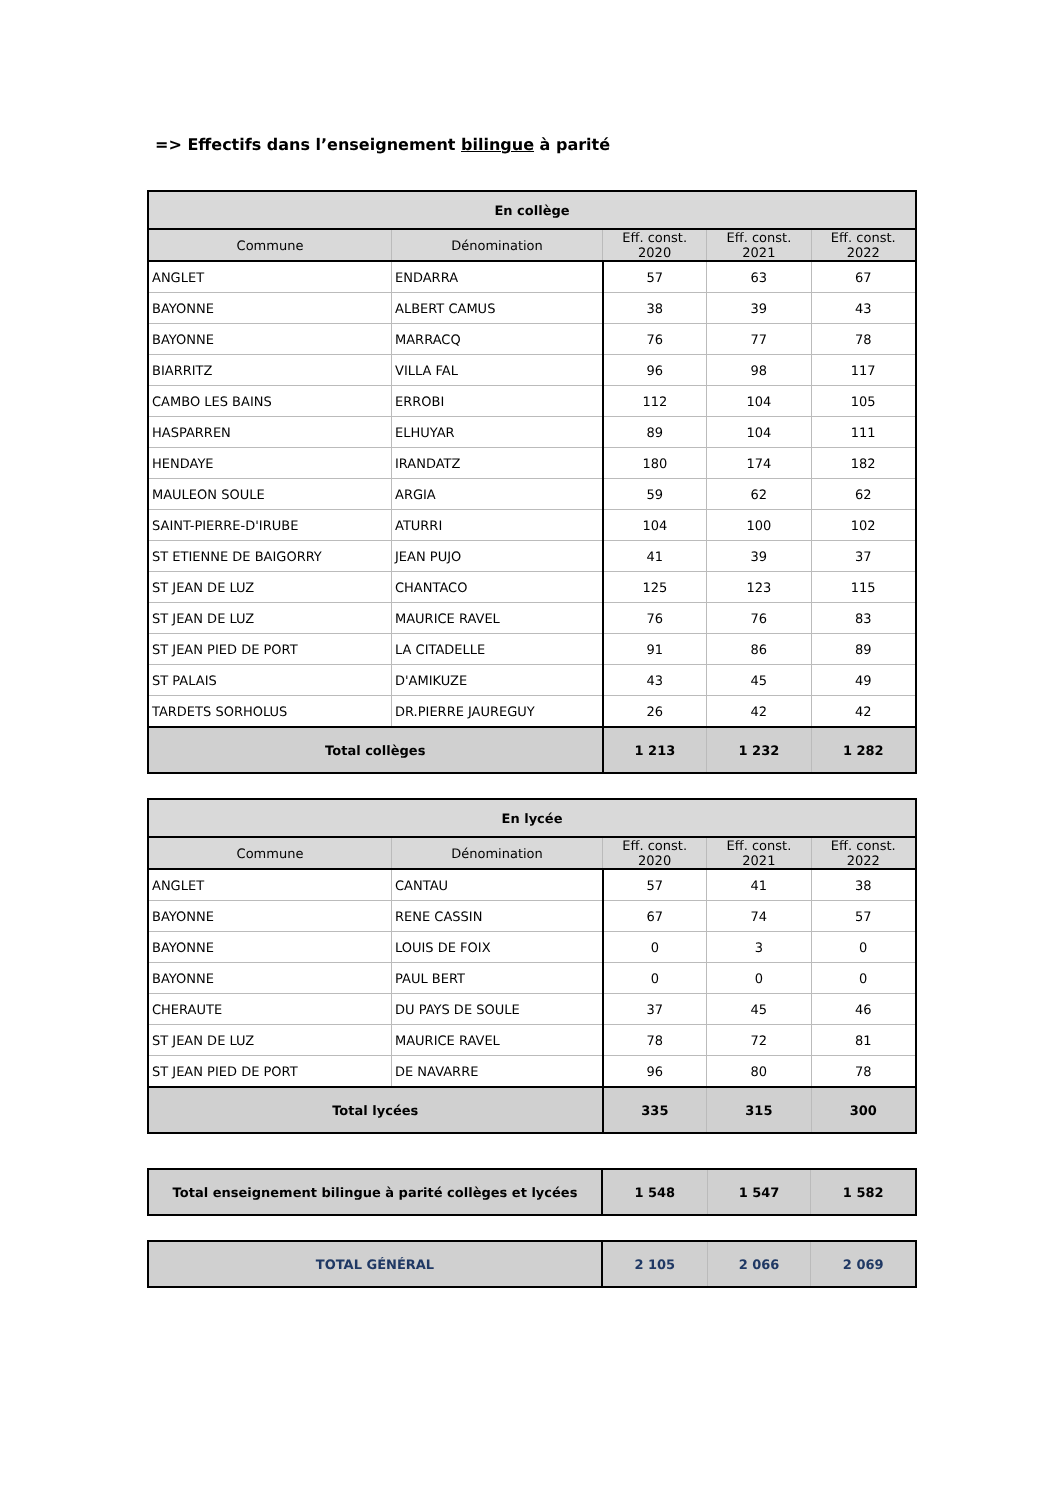=> Effectifs dans l’enseignement bilingue à parité
| En collège | | | | |
| --- | --- | --- | --- | --- |
| Commune | Dénomination | Eff. const. 2020 | Eff. const. 2021 | Eff. const. 2022 |
| ANGLET | ENDARRA | 57 | 63 | 67 |
| BAYONNE | ALBERT CAMUS | 38 | 39 | 43 |
| BAYONNE | MARRACQ | 76 | 77 | 78 |
| BIARRITZ | VILLA FAL | 96 | 98 | 117 |
| CAMBO LES BAINS | ERROBI | 112 | 104 | 105 |
| HASPARREN | ELHUYAR | 89 | 104 | 111 |
| HENDAYE | IRANDATZ | 180 | 174 | 182 |
| MAULEON SOULE | ARGIA | 59 | 62 | 62 |
| SAINT-PIERRE-D'IRUBE | ATURRI | 104 | 100 | 102 |
| ST ETIENNE DE BAIGORRY | JEAN PUJO | 41 | 39 | 37 |
| ST JEAN DE LUZ | CHANTACO | 125 | 123 | 115 |
| ST JEAN DE LUZ | MAURICE RAVEL | 76 | 76 | 83 |
| ST JEAN PIED DE PORT | LA CITADELLE | 91 | 86 | 89 |
| ST PALAIS | D'AMIKUZE | 43 | 45 | 49 |
| TARDETS SORHOLUS | DR.PIERRE JAUREGUY | 26 | 42 | 42 |
| Total collèges | | 1 213 | 1 232 | 1 282 |
| En lycée | | | | |
| --- | --- | --- | --- | --- |
| Commune | Dénomination | Eff. const. 2020 | Eff. const. 2021 | Eff. const. 2022 |
| ANGLET | CANTAU | 57 | 41 | 38 |
| BAYONNE | RENE CASSIN | 67 | 74 | 57 |
| BAYONNE | LOUIS DE FOIX | 0 | 3 | 0 |
| BAYONNE | PAUL BERT | 0 | 0 | 0 |
| CHERAUTE | DU PAYS DE SOULE | 37 | 45 | 46 |
| ST JEAN DE LUZ | MAURICE RAVEL | 78 | 72 | 81 |
| ST JEAN PIED DE PORT | DE NAVARRE | 96 | 80 | 78 |
| Total lycées | | 335 | 315 | 300 |
| Total enseignement bilingue à parité collèges et lycées | 1 548 | 1 547 | 1 582 |
| TOTAL GÉNÉRAL | 2 105 | 2 066 | 2 069 |